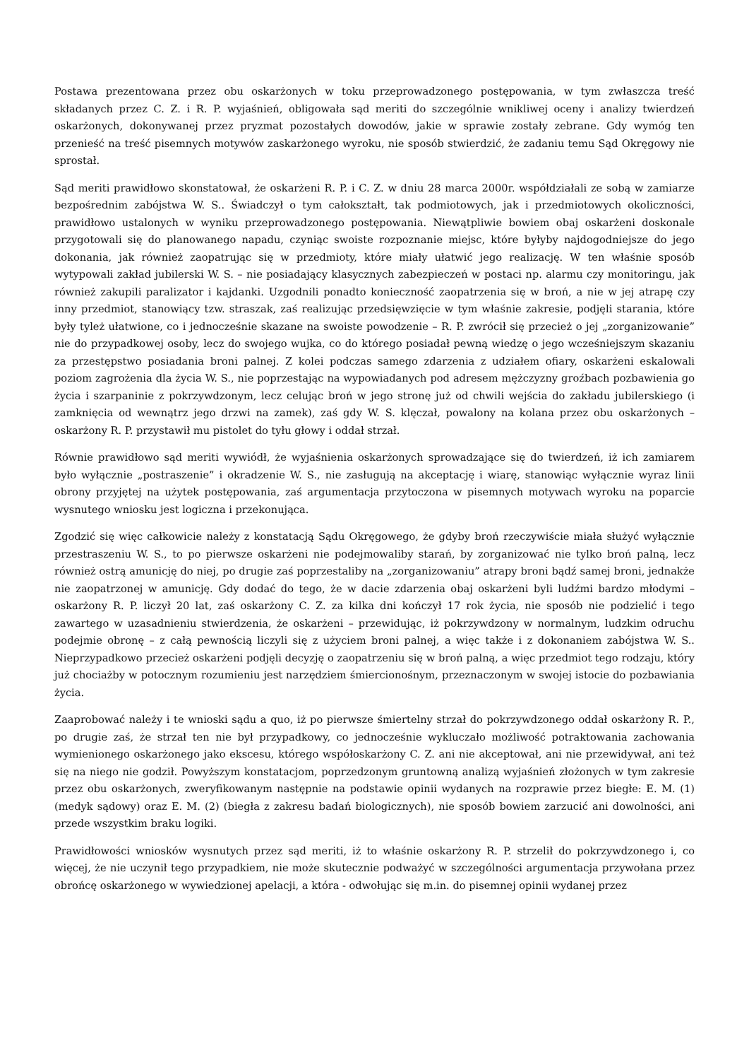Postawa prezentowana przez obu oskarżonych w toku przeprowadzonego postępowania, w tym zwłaszcza treść składanych przez C. Z. i R. P. wyjaśnień, obligowała sąd meriti do szczególnie wnikliwej oceny i analizy twierdzeń oskarżonych, dokonywanej przez pryzmat pozostałych dowodów, jakie w sprawie zostały zebrane. Gdy wymóg ten przenieść na treść pisemnych motywów zaskarżonego wyroku, nie sposób stwierdzić, że zadaniu temu Sąd Okręgowy nie sprostał.
Sąd meriti prawidłowo skonstatował, że oskarżeni R. P. i C. Z. w dniu 28 marca 2000r. współdziałali ze sobą w zamiarze bezpośrednim zabójstwa W. S.. Świadczył o tym całokształt, tak podmiotowych, jak i przedmiotowych okoliczności, prawidłowo ustalonych w wyniku przeprowadzonego postępowania. Niewątpliwie bowiem obaj oskarżeni doskonale przygotowali się do planowanego napadu, czyniąc swoiste rozpoznanie miejsc, które byłyby najdogodniejsze do jego dokonania, jak również zaopatrując się w przedmioty, które miały ułatwić jego realizację. W ten właśnie sposób wytypowali zakład jubilerski W. S. – nie posiadający klasycznych zabezpieczeń w postaci np. alarmu czy monitoringu, jak również zakupili paralizator i kajdanki. Uzgodnili ponadto konieczność zaopatrzenia się w broń, a nie w jej atrapę czy inny przedmiot, stanowiący tzw. straszak, zaś realizując przedsięwzięcie w tym właśnie zakresie, podjęli starania, które były tyleż ułatwione, co i jednocześnie skazane na swoiste powodzenie – R. P. zwrócił się przecież o jej „zorganizowanie” nie do przypadkowej osoby, lecz do swojego wujka, co do którego posiadał pewną wiedzę o jego wcześniejszym skazaniu za przestępstwo posiadania broni palnej. Z kolei podczas samego zdarzenia z udziałem ofiary, oskarżeni eskalowali poziom zagrożenia dla życia W. S., nie poprzestając na wypowiadanych pod adresem mężczyzny groźbach pozbawienia go życia i szarpaninie z pokrzywdzonym, lecz celując broń w jego stronę już od chwili wejścia do zakładu jubilerskiego (i zamknięcia od wewnątrz jego drzwi na zamek), zaś gdy W. S. klęczał, powalony na kolana przez obu oskarżonych – oskarżony R. P. przystawił mu pistolet do tyłu głowy i oddał strzał.
Równie prawidłowo sąd meriti wywiódł, że wyjaśnienia oskarżonych sprowadzające się do twierdzeń, iż ich zamiarem było wyłącznie „postraszenie” i okradzenie W. S., nie zasługują na akceptację i wiarę, stanowiąc wyłącznie wyraz linii obrony przyjętej na użytek postępowania, zaś argumentacja przytoczona w pisemnych motywach wyroku na poparcie wysnutego wniosku jest logiczna i przekonująca.
Zgodzić się więc całkowicie należy z konstatacją Sądu Okręgowego, że gdyby broń rzeczywiście miała służyć wyłącznie przestraszeniu W. S., to po pierwsze oskarżeni nie podejmowaliby starań, by zorganizować nie tylko broń palną, lecz również ostrą amunicję do niej, po drugie zaś poprzestaliby na „zorganizowaniu” atrapy broni bądź samej broni, jednakże nie zaopatrzonej w amunicję. Gdy dodać do tego, że w dacie zdarzenia obaj oskarżeni byli ludźmi bardzo młodymi – oskarżony R. P. liczył 20 lat, zaś oskarżony C. Z. za kilka dni kończył 17 rok życia, nie sposób nie podzielić i tego zawartego w uzasadnieniu stwierdzenia, że oskarżeni – przewidując, iż pokrzywdzony w normalnym, ludzkim odruchu podejmie obronę – z całą pewnością liczyli się z użyciem broni palnej, a więc także i z dokonaniem zabójstwa W. S.. Nieprzypadkowo przecież oskarżeni podjęli decyzję o zaopatrzeniu się w broń palną, a więc przedmiot tego rodzaju, który już chociażby w potocznym rozumieniu jest narzędziem śmiercionośnym, przeznaczonym w swojej istocie do pozbawiania życia.
Zaaprobować należy i te wnioski sądu a quo, iż po pierwsze śmiertelny strzał do pokrzywdzonego oddał oskarżony R. P., po drugie zaś, że strzał ten nie był przypadkowy, co jednocześnie wykluczało możliwość potraktowania zachowania wymienionego oskarżonego jako ekscesu, którego współoskarżony C. Z. ani nie akceptował, ani nie przewidywał, ani też się na niego nie godził. Powyższym konstatacjom, poprzedzonym gruntowną analizą wyjaśnień złożonych w tym zakresie przez obu oskarżonych, zweryfikowanym następnie na podstawie opinii wydanych na rozprawie przez biegłe: E. M. (1) (medyk sądowy) oraz E. M. (2) (biegła z zakresu badań biologicznych), nie sposób bowiem zarzucić ani dowolności, ani przede wszystkim braku logiki.
Prawidłowości wniosków wysnutych przez sąd meriti, iż to właśnie oskarżony R. P. strzelił do pokrzywdzonego i, co więcej, że nie uczynił tego przypadkiem, nie może skutecznie podważyć w szczególności argumentacja przywołana przez obrońcę oskarżonego w wywiedzionej apelacji, a która - odwołując się m.in. do pisemnej opinii wydanej przez